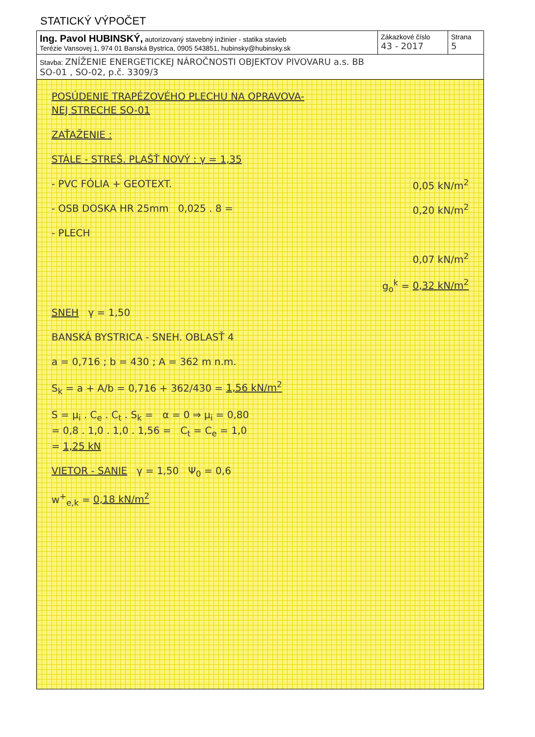STATICKÝ VÝPOČET
| Ing. Pavol HUBINSKÝ, autorizovaný stavebný inžinier - statika stavieb Terézie Vansovej 1, 974 01 Banská Bystrica, 0905 543851, hubinsky@hubinsky.sk | Zákazkové číslo 43 - 2017 | Strana 5 |
| Stavba: ZNÍŽENIE ENERGETICKEJ NÁROČNOSTI OBJEKTOV PIVOVARU a.s. BB SO-01 , SO-02, p.č. 3309/3 | | |
POSÚDENIE TRAPÉZOVÉHO PLECHU NA OPRAVOVA-
NEJ STRECHE SO-01
ZAŤAŽENIE :
STÁLE - STREŠ. PLAŠŤ NOVÝ : γ = 1,35
- PVC FÓLIA + GEOTEXT. 0,05 kN/m<sup>2</sup>
- OSB DOSKA HR 25mm 0,025 . 8 = 0,20 kN/m<sup>2</sup>
- PLECH
0,07 kN/m<sup>2</sup>
g<sub>o</sub><sup>k</sup> = 0,32 kN/m<sup>2</sup>
SNEH γ = 1,50
BANSKÁ BYSTRICA - SNEH. OBLASŤ 4
a = 0,716 ; b = 430 ; A = 362 m n.m.
S<sub>k</sub> = a + A/b = 0,716 + 362/430 = 1,56 kN/m<sup>2</sup>
S = μ<sub>i</sub> . C<sub>e</sub> . C<sub>t</sub> . S<sub>k</sub> = α = 0 ⇒ μ<sub>i</sub> = 0,80
= 0,8 . 1,0 . 1,0 . 1,56 = C<sub>t</sub> = C<sub>e</sub> = 1,0
= 1,25 kN
VIETOR - SANIE γ = 1,50 Ψ<sub>0</sub> = 0,6
w<sup>+</sup><sub>e,k</sub> = 0,18 kN/m<sup>2</sup>